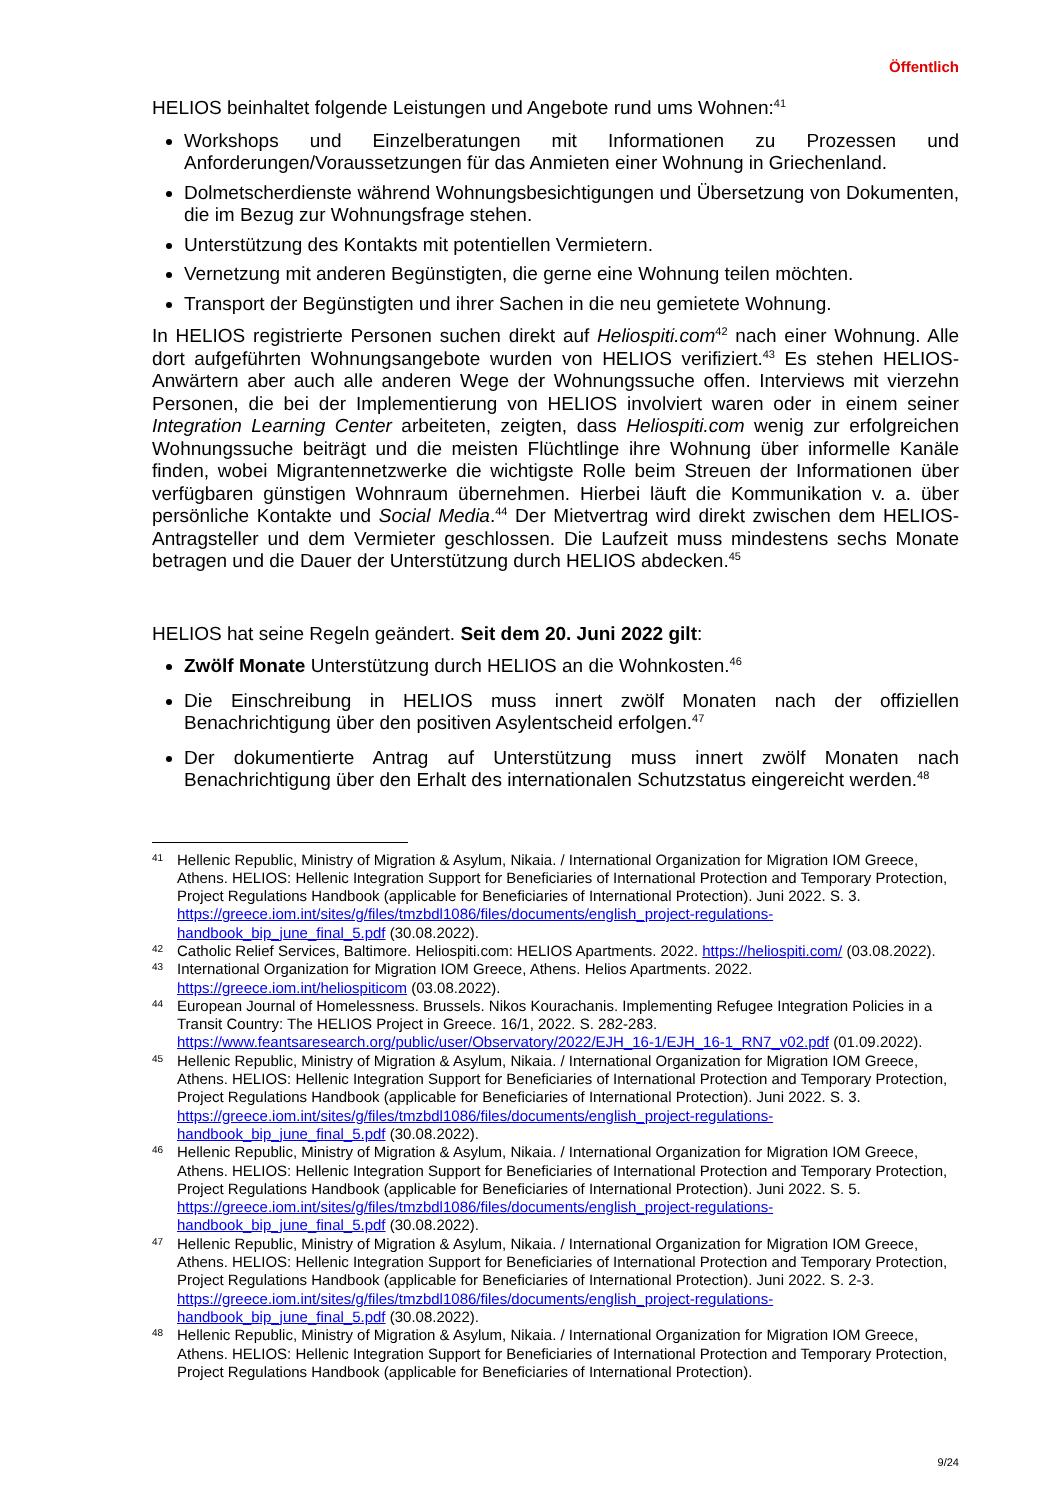Öffentlich
HELIOS beinhaltet folgende Leistungen und Angebote rund ums Wohnen:<sup>41</sup>
Workshops und Einzelberatungen mit Informationen zu Prozessen und Anforderungen/Voraussetzungen für das Anmieten einer Wohnung in Griechenland.
Dolmetscherdienste während Wohnungsbesichtigungen und Übersetzung von Dokumenten, die im Bezug zur Wohnungsfrage stehen.
Unterstützung des Kontakts mit potentiellen Vermietern.
Vernetzung mit anderen Begünstigten, die gerne eine Wohnung teilen möchten.
Transport der Begünstigten und ihrer Sachen in die neu gemietete Wohnung.
In HELIOS registrierte Personen suchen direkt auf Heliospiti.com<sup>42</sup> nach einer Wohnung. Alle dort aufgeführten Wohnungsangebote wurden von HELIOS verifiziert.<sup>43</sup> Es stehen HELIOS-Anwärtern aber auch alle anderen Wege der Wohnungssuche offen. Interviews mit vierzehn Personen, die bei der Implementierung von HELIOS involviert waren oder in einem seiner Integration Learning Center arbeiteten, zeigten, dass Heliospiti.com wenig zur erfolgreichen Wohnungssuche beiträgt und die meisten Flüchtlinge ihre Wohnung über informelle Kanäle finden, wobei Migrantennetzwerke die wichtigste Rolle beim Streuen der Informationen über verfügbaren günstigen Wohnraum übernehmen. Hierbei läuft die Kommunikation v. a. über persönliche Kontakte und Social Media.<sup>44</sup> Der Mietvertrag wird direkt zwischen dem HELIOS-Antragsteller und dem Vermieter geschlossen. Die Laufzeit muss mindestens sechs Monate betragen und die Dauer der Unterstützung durch HELIOS abdecken.<sup>45</sup>
HELIOS hat seine Regeln geändert. Seit dem 20. Juni 2022 gilt:
Zwölf Monate Unterstützung durch HELIOS an die Wohnkosten.<sup>46</sup>
Die Einschreibung in HELIOS muss innert zwölf Monaten nach der offiziellen Benachrichtigung über den positiven Asylentscheid erfolgen.<sup>47</sup>
Der dokumentierte Antrag auf Unterstützung muss innert zwölf Monaten nach Benachrichtigung über den Erhalt des internationalen Schutzstatus eingereicht werden.<sup>48</sup>
41 Hellenic Republic, Ministry of Migration & Asylum, Nikaia. / International Organization for Migration IOM Greece, Athens. HELIOS: Hellenic Integration Support for Beneficiaries of International Protection and Temporary Protection, Project Regulations Handbook (applicable for Beneficiaries of International Protection). Juni 2022. S. 3. https://greece.iom.int/sites/g/files/tmzbdl1086/files/documents/english_project-regulations-handbook_bip_june_final_5.pdf (30.08.2022).
42 Catholic Relief Services, Baltimore. Heliospiti.com: HELIOS Apartments. 2022. https://heliospiti.com/ (03.08.2022).
43 International Organization for Migration IOM Greece, Athens. Helios Apartments. 2022. https://greece.iom.int/heliospiticom (03.08.2022).
44 European Journal of Homelessness. Brussels. Nikos Kourachanis. Implementing Refugee Integration Policies in a Transit Country: The HELIOS Project in Greece. 16/1, 2022. S. 282-283. https://www.feantsaresearch.org/public/user/Observatory/2022/EJH_16-1/EJH_16-1_RN7_v02.pdf (01.09.2022).
45 Hellenic Republic, Ministry of Migration & Asylum, Nikaia. / International Organization for Migration IOM Greece, Athens. HELIOS: Hellenic Integration Support for Beneficiaries of International Protection and Temporary Protection, Project Regulations Handbook (applicable for Beneficiaries of International Protection). Juni 2022. S. 3. https://greece.iom.int/sites/g/files/tmzbdl1086/files/documents/english_project-regulations-handbook_bip_june_final_5.pdf (30.08.2022).
46 Hellenic Republic, Ministry of Migration & Asylum, Nikaia. / International Organization for Migration IOM Greece, Athens. HELIOS: Hellenic Integration Support for Beneficiaries of International Protection and Temporary Protection, Project Regulations Handbook (applicable for Beneficiaries of International Protection). Juni 2022. S. 5. https://greece.iom.int/sites/g/files/tmzbdl1086/files/documents/english_project-regulations-handbook_bip_june_final_5.pdf (30.08.2022).
47 Hellenic Republic, Ministry of Migration & Asylum, Nikaia. / International Organization for Migration IOM Greece, Athens. HELIOS: Hellenic Integration Support for Beneficiaries of International Protection and Temporary Protection, Project Regulations Handbook (applicable for Beneficiaries of International Protection). Juni 2022. S. 2-3. https://greece.iom.int/sites/g/files/tmzbdl1086/files/documents/english_project-regulations-handbook_bip_june_final_5.pdf (30.08.2022).
48 Hellenic Republic, Ministry of Migration & Asylum, Nikaia. / International Organization for Migration IOM Greece, Athens. HELIOS: Hellenic Integration Support for Beneficiaries of International Protection and Temporary Protection, Project Regulations Handbook (applicable for Beneficiaries of International Protection).
9/24